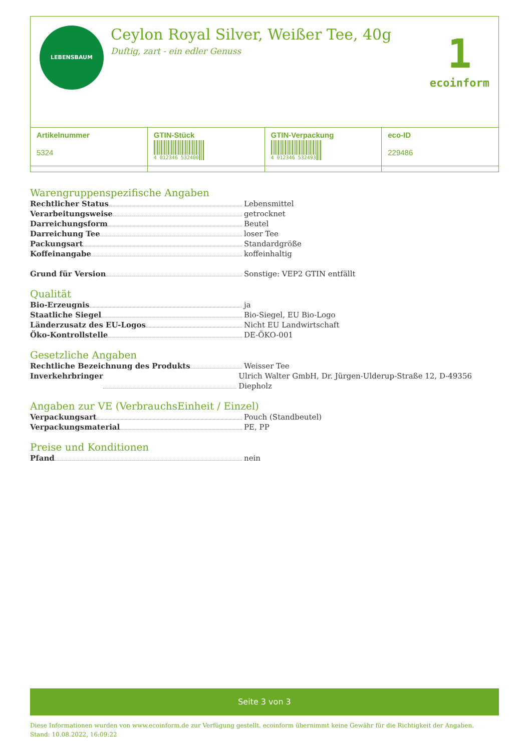LEBENSBAUM
Ceylon Royal Silver, Weißer Tee, 40g
Duftig, zart - ein edler Genuss
1
ecoinform
| Artikelnummer 5324 | GTIN-Stück 4 012346 532400 | GTIN-Verpackung 4 012346 532493 | eco-ID 229486 |
Warengruppenspezifische Angaben
Rechtlicher Status
Lebensmittel
Verarbeitungsweise
getrocknet
Darreichungsform
Beutel
Darreichung Tee
loser Tee
Packungsart
Standardgröße
Koffeinangabe
koffeinhaltig
Grund für Version
Sonstige: VEP2 GTIN entfällt
Qualität
Bio-Erzeugnis
ja
Staatliche Siegel
Bio-Siegel, EU Bio-Logo
Länderzusatz des EU-Logos
Nicht EU Landwirtschaft
Öko-Kontrollstelle
DE-ÖKO-001
Gesetzliche Angaben
Rechtliche Bezeichnung des Produkts
Weisser Tee
Inverkehrbringer
Ulrich Walter GmbH, Dr. Jürgen-Ulderup-Straße 12, D-49356 Diepholz
Angaben zur VE (VerbrauchsEinheit / Einzel)
Verpackungsart
Pouch (Standbeutel)
Verpackungsmaterial
PE, PP
Preise und Konditionen
Pfand
nein
Seite 3 von 3
Diese Informationen wurden von www.ecoinform.de zur Verfügung gestellt. ecoinform übernimmt keine Gewähr für die Richtigkeit der Angaben.
Stand: 10.08.2022, 16:09:22